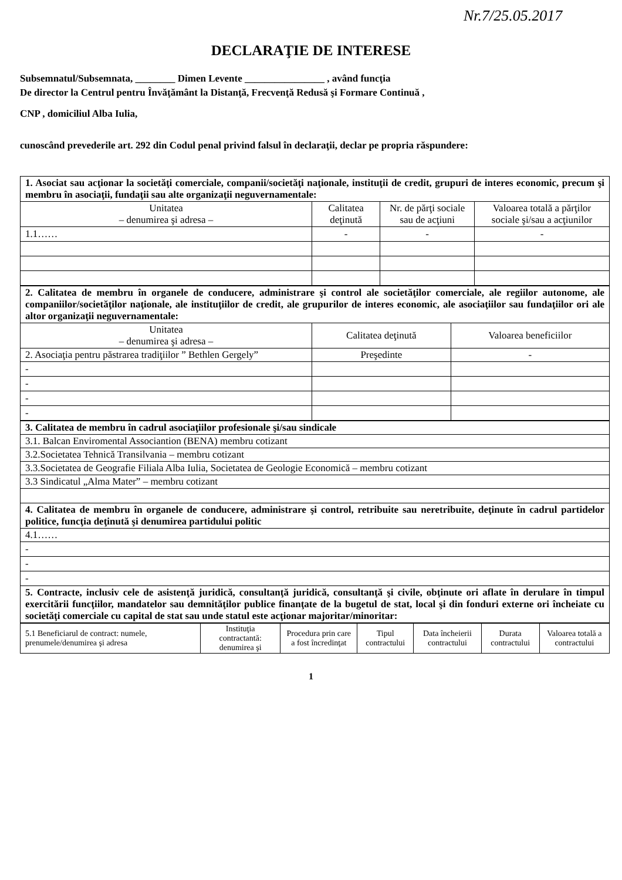Nr.7/25.05.2017
DECLARAŢIE DE INTERESE
Subsemnatul/Subsemnata, ________ Dimen Levente ________________ , având funcţia
De director la Centrul pentru Învăţământ la Distanţă, Frecvenţă Redusă şi Formare Continuă ,
CNP , domiciliul Alba Iulia,
cunoscând prevederile art. 292 din Codul penal privind falsul în declaraţii, declar pe propria răspundere:
| 1. Asociat sau acţionar la societăţi comerciale, companii/societăţi naţionale, instituţii de credit, grupuri de interes economic, precum şi membru în asociaţii, fundaţii sau alte organizaţii neguvernamentale: | | | |
| Unitatea – denumirea şi adresa – | Calitatea deţinută | Nr. de părţi sociale sau de acţiuni | Valoarea totală a părţilor sociale şi/sau a acţiunilor |
| 1.1…… | - | - | - |
| 2. Calitatea de membru în organele de conducere, administrare şi control ale societăţilor comerciale, ale regiilor autonome, ale companiilor/societăţilor naţionale, ale instituţiilor de credit, ale grupurilor de interes economic, ale asociaţiilor sau fundaţiilor ori ale altor organizaţii neguvernamentale: | | |
| Unitatea – denumirea şi adresa – | Calitatea deţinută | Valoarea beneficiilor |
| 2. Asociaţia pentru păstrarea tradiţiilor ” Bethlen Gergely” | Preşedinte | - |
| - | | |
| - | | |
| - | | |
| - | | |
| 3. Calitatea de membru în cadrul asociaţiilor profesionale şi/sau sindicale |
| 3.1. Balcan Enviromental Associantion (BENA) membru cotizant |
| 3.2.Societatea Tehnică Transilvania – membru cotizant |
| 3.3.Societatea de Geografie Filiala Alba Iulia, Societatea de Geologie Economică – membru cotizant |
| 3.3 Sindicatul „Alma Mater” – membru cotizant |
| 4. Calitatea de membru în organele de conducere, administrare şi control, retribuite sau neretribuite, deţinute în cadrul partidelor politice, funcţia deţinută şi denumirea partidului politic |
| 4.1…… |
| - |
| - |
| - |
| 5. Contracte, inclusiv cele de asistenţă juridică, consultanţă juridică, consultanţă şi civile, obţinute ori aflate în derulare în timpul exercitării funcţiilor, mandatelor sau demnităţilor publice finanţate de la bugetul de stat, local şi din fonduri externe ori încheiate cu societăţi comerciale cu capital de stat sau unde statul este acţionar majoritar/minoritar: |
| 5.1 Beneficiarul de contract: numele, prenumele/denumirea şi adresa | Instituţia contractantă: denumirea şi | Procedura prin care a fost încredinţat | Tipul contractului | Data încheierii contractului | Durata contractului | Valoarea totală a contractului |
1